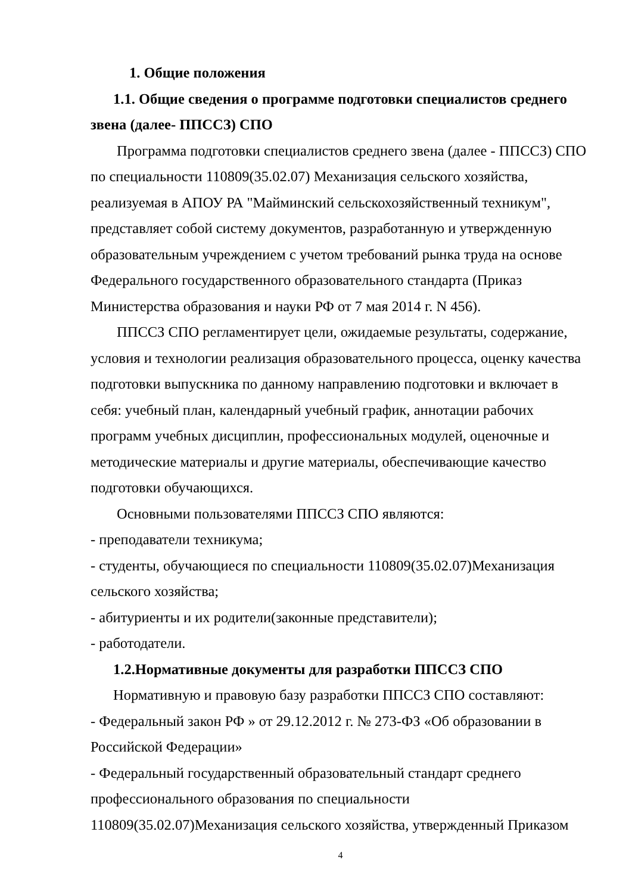1. Общие положения
1.1. Общие сведения о программе подготовки специалистов среднего звена (далее- ППССЗ) СПО
Программа подготовки специалистов среднего звена (далее - ППССЗ) СПО по специальности 110809(35.02.07) Механизация сельского хозяйства, реализуемая в АПОУ РА "Майминский сельскохозяйственный техникум", представляет собой систему документов, разработанную и утвержденную образовательным учреждением с учетом требований рынка труда на основе Федерального государственного образовательного стандарта (Приказ Министерства образования и науки РФ от 7 мая 2014 г. N 456).
ППССЗ СПО регламентирует цели, ожидаемые результаты, содержание, условия и технологии реализация образовательного процесса, оценку качества подготовки выпускника по данному направлению подготовки и включает в себя: учебный план, календарный учебный график, аннотации рабочих программ учебных дисциплин, профессиональных модулей, оценочные и методические материалы и другие материалы, обеспечивающие качество подготовки обучающихся.
Основными пользователями ППССЗ СПО являются:
- преподаватели техникума;
- студенты, обучающиеся по специальности 110809(35.02.07)Механизация сельского хозяйства;
- абитуриенты и их родители(законные представители);
- работодатели.
1.2.Нормативные документы для разработки ППССЗ СПО
Нормативную и правовую базу разработки ППССЗ СПО составляют:
- Федеральный закон РФ » от 29.12.2012 г. № 273-ФЗ «Об образовании в Российской Федерации»
- Федеральный государственный образовательный стандарт среднего профессионального образования по специальности 110809(35.02.07)Механизация сельского хозяйства, утвержденный Приказом
4